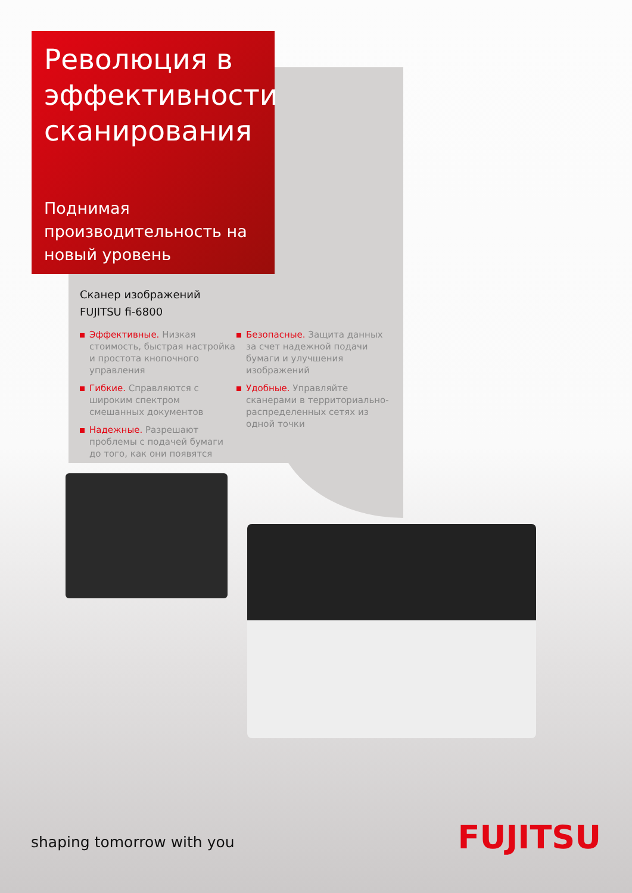Революция в эффективности сканирования
Поднимая производительность на новый уровень
Сканер изображений
FUJITSU fi-6800
Эффективные. Низкая стоимость, быстрая настройка и простота кнопочного управления
Гибкие. Справляются с широким спектром смешанных документов
Надежные. Разрешают проблемы с подачей бумаги до того, как они появятся
Безопасные. Защита данных за счет надежной подачи бумаги и улучшения изображений
Удобные. Управляйте сканерами в территориально-распределенных сетях из одной точки
shaping tomorrow with you FUJITSU